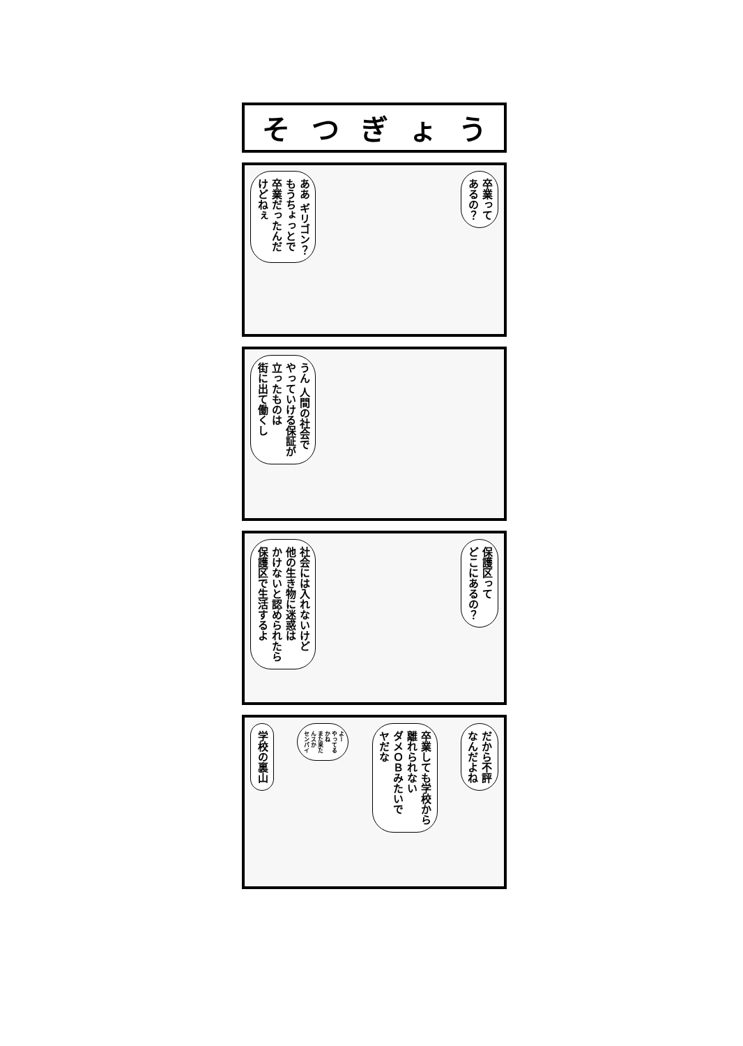そつぎょう
ああ ギリゴン？
もうちょっとで
卒業だったんだ
けどねぇ
卒業って
あるの？
うん 人間の社会で
やっていける保証が
立ったものは
街に出て働くし
社会には入れないけど
他の生き物に迷惑は
かけないと認められたら
保護区で生活するよ
保護区って
どこにあるの？
学校の裏山
よー
やってる
かね
また来た
んスか
センパイ
卒業しても学校から
離れられない
ダメＯＢみたいで
ヤだな
だから不評
なんだよね